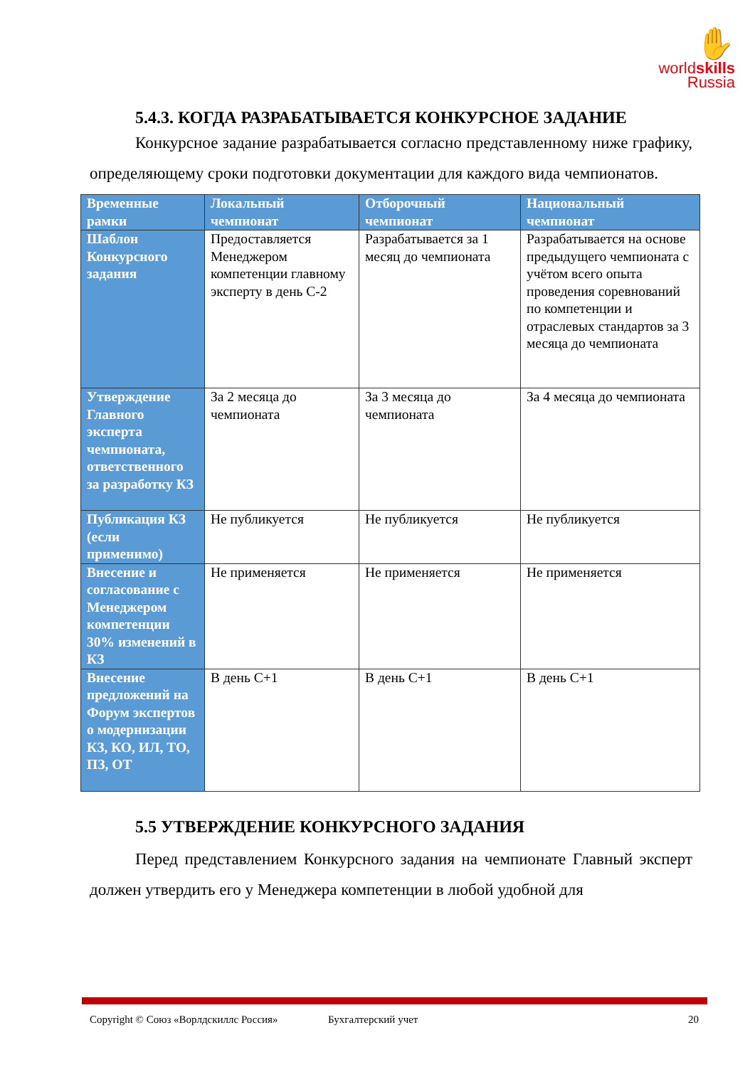✋
worldskills
Russia
5.4.3. КОГДА РАЗРАБАТЫВАЕТСЯ КОНКУРСНОЕ ЗАДАНИЕ
Конкурсное задание разрабатывается согласно представленному ниже графику, определяющему сроки подготовки документации для каждого вида чемпионатов.
| Временные рамки | Локальный чемпионат | Отборочный чемпионат | Национальный чемпионат |
| --- | --- | --- | --- |
| Шаблон Конкурсного задания | Предоставляется Менеджером компетенции главному эксперту в день С-2 | Разрабатывается за 1 месяц до чемпионата | Разрабатывается на основе предыдущего чемпионата с учётом всего опыта проведения соревнований по компетенции и отраслевых стандартов за 3 месяца до чемпионата |
| Утверждение Главного эксперта чемпионата, ответственного за разработку КЗ | За 2 месяца до чемпионата | За 3 месяца до чемпионата | За 4 месяца до чемпионата |
| Публикация КЗ (если применимо) | Не публикуется | Не публикуется | Не публикуется |
| Внесение и согласование с Менеджером компетенции 30% изменений в КЗ | Не применяется | Не применяется | Не применяется |
| Внесение предложений на Форум экспертов о модернизации КЗ, КО, ИЛ, ТО, ПЗ, ОТ | В день С+1 | В день С+1 | В день С+1 |
5.5 УТВЕРЖДЕНИЕ КОНКУРСНОГО ЗАДАНИЯ
Перед представлением Конкурсного задания на чемпионате Главный эксперт должен утвердить его у Менеджера компетенции в любой удобной для
Copyright © Союз «Ворлдскиллс Россия» Бухгалтерский учет 20